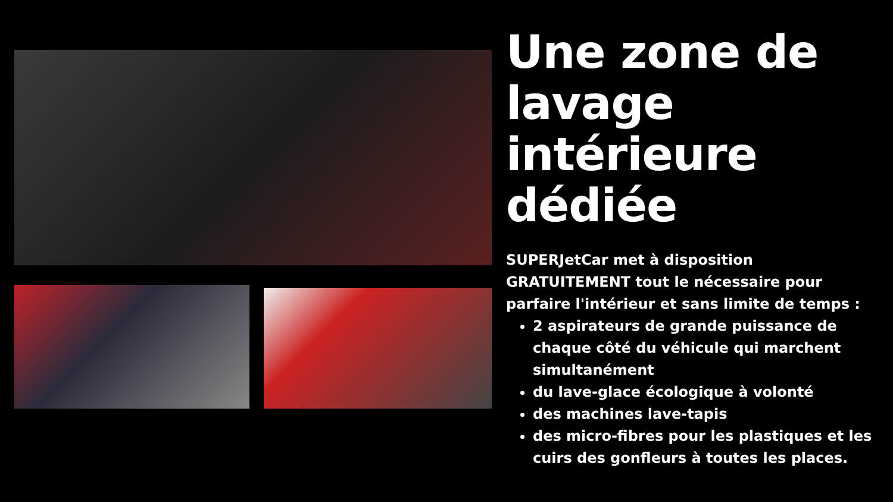Une zone de lavage intérieure dédiée
SUPERJetCar met à disposition GRATUITEMENT tout le nécessaire pour parfaire l'intérieur et sans limite de temps :
2 aspirateurs de grande puissance de chaque côté du véhicule qui marchent simultanément
du lave-glace écologique à volonté
des machines lave-tapis
des micro-fibres pour les plastiques et les cuirs des gonfleurs à toutes les places.